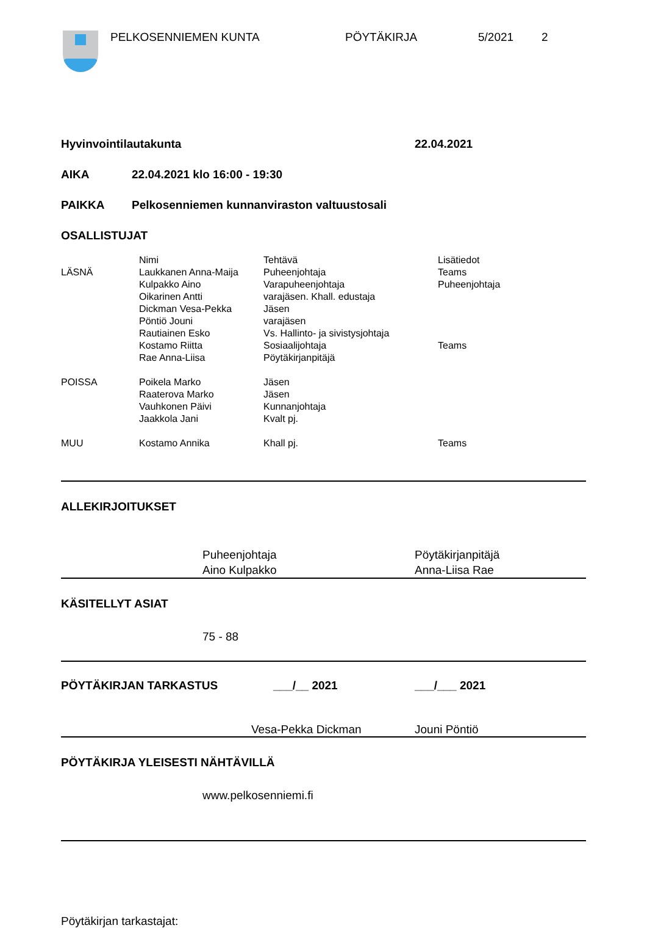PELKOSENNIEMEN KUNTA PÖYTÄKIRJA 5/2021 2
Hyvinvointilautakunta 22.04.2021
AIKA 22.04.2021 klo 16:00 - 19:30
PAIKKA Pelkosenniemen kunnanviraston valtuustosali
OSALLISTUJAT
| | Nimi | Tehtävä | Lisätiedot |
| LÄSNÄ | Laukkanen Anna-Maija | Puheenjohtaja | Teams |
| | Kulpakko Aino | Varapuheenjohtaja | Puheenjohtaja |
| | Oikarinen Antti | varajäsen. Khall. edustaja | |
| | Dickman Vesa-Pekka | Jäsen | |
| | Pöntiö Jouni | varajäsen | |
| | Rautiainen Esko | Vs. Hallinto- ja sivistysjohtaja | |
| | Kostamo Riitta | Sosiaalijohtaja | Teams |
| | Rae Anna-Liisa | Pöytäkirjanpitäjä | |
| POISSA | Poikela Marko | Jäsen | |
| | Raaterova Marko | Jäsen | |
| | Vauhkonen Päivi | Kunnanjohtaja | |
| | Jaakkola Jani | Kvalt pj. | |
| MUU | Kostamo Annika | Khall pj. | Teams |
ALLEKIRJOITUKSET
Puheenjohtaja
Aino Kulpakko
Pöytäkirjanpitäjä
Anna-Liisa Rae
KÄSITELLYT ASIAT
75 - 88
PÖYTÄKIRJAN TARKASTUS ___/__ 2021 ___/___ 2021
Vesa-Pekka Dickman Jouni Pöntiö
PÖYTÄKIRJA YLEISESTI NÄHTÄVILLÄ
www.pelkosenniemi.fi
Pöytäkirjan tarkastajat: